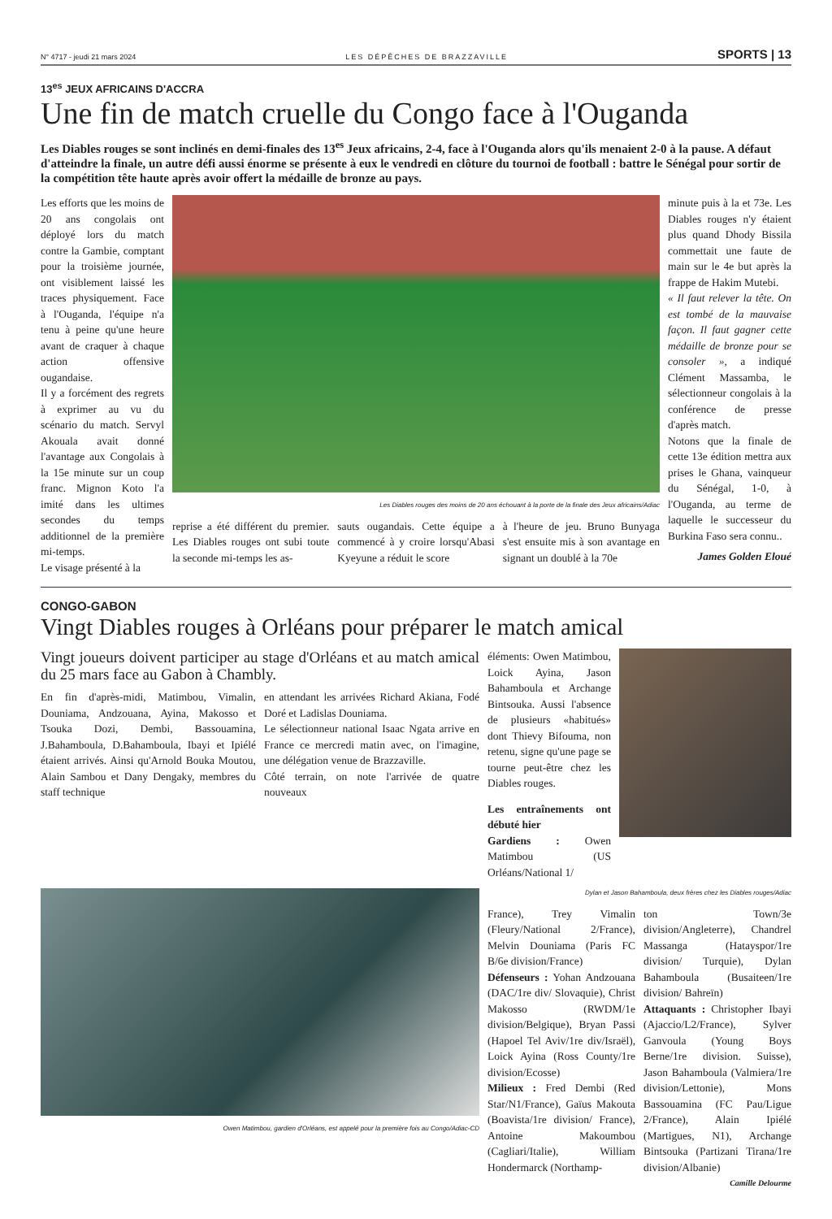N° 4717 - jeudi 21 mars 2024 LES DÉPÊCHES DE BRAZZAVILLE SPORTS | 13
13<sup>es</sup> JEUX AFRICAINS D'ACCRA
Une fin de match cruelle du Congo face à l'Ouganda
Les Diables rouges se sont inclinés en demi-finales des 13<sup>es</sup> Jeux africains, 2-4, face à l'Ouganda alors qu'ils menaient 2-0 à la pause. A défaut d'atteindre la finale, un autre défi aussi énorme se présente à eux le vendredi en clôture du tournoi de football : battre le Sénégal pour sortir de la compétition tête haute après avoir offert la médaille de bronze au pays.
Les efforts que les moins de 20 ans congolais ont déployé lors du match contre la Gambie, comptant pour la troisième journée, ont visiblement laissé les traces physiquement. Face à l'Ouganda, l'équipe n'a tenu à peine qu'une heure avant de craquer à chaque action offensive ougandaise.
Il y a forcément des regrets à exprimer au vu du scénario du match. Servyl Akouala avait donné l'avantage aux Congolais à la 15e minute sur un coup franc. Mignon Koto l'a imité dans les ultimes secondes du temps additionnel de la première mi-temps.
Le visage présenté à la
Les Diables rouges des moins de 20 ans échouant à la porte de la finale des Jeux africains/Adiac
reprise a été différent du premier. Les Diables rouges ont subi toute la seconde mi-temps les as-
sauts ougandais. Cette équipe a commencé à y croire lorsqu'Abasi Kyeyune a réduit le score
à l'heure de jeu. Bruno Bunyaga s'est ensuite mis à son avantage en signant un doublé à la 70e
minute puis à la et 73e. Les Diables rouges n'y étaient plus quand Dhody Bissila commettait une faute de main sur le 4e but après la frappe de Hakim Mutebi.
« Il faut relever la tête. On est tombé de la mauvaise façon. Il faut gagner cette médaille de bronze pour se consoler », a indiqué Clément Massamba, le sélectionneur congolais à la conférence de presse d'après match.
Notons que la finale de cette 13e édition mettra aux prises le Ghana, vainqueur du Sénégal, 1-0, à l'Ouganda, au terme de laquelle le successeur du Burkina Faso sera connu..
James Golden Eloué
CONGO-GABON
Vingt Diables rouges à Orléans pour préparer le match amical
Vingt joueurs doivent participer au stage d'Orléans et au match amical du 25 mars face au Gabon à Chambly.
En fin d'après-midi, Matimbou, Vimalin, Douniama, Andzouana, Ayina, Makosso et Tsouka Dozi, Dembi, Bassouamina, J.Bahamboula, D.Bahamboula, Ibayi et Ipiélé étaient arrivés. Ainsi qu'Arnold Bouka Moutou, Alain Sambou et Dany Dengaky, membres du staff technique
en attendant les arrivées Richard Akiana, Fodé Doré et Ladislas Douniama.
Le sélectionneur national Isaac Ngata arrive en France ce mercredi matin avec, on l'imagine, une délégation venue de Brazzaville.
Côté terrain, on note l'arrivée de quatre nouveaux
éléments: Owen Matimbou, Loick Ayina, Jason Bahamboula et Archange Bintsouka. Aussi l'absence de plusieurs «habitués» dont Thievy Bifouma, non retenu, signe qu'une page se tourne peut-être chez les Diables rouges.
Les entraînements ont débuté hier
Gardiens : Owen Matimbou (US Orléans/National 1/
Owen Matimbou, gardien d'Orléans, est appelé pour la première fois au Congo/Adiac-CD
Dylan et Jason Bahamboula, deux frères chez les Diables rouges/Adiac
France), Trey Vimalin (Fleury/National 2/France), Melvin Douniama (Paris FC B/6e division/France)
Défenseurs : Yohan Andzouana (DAC/1re div/ Slovaquie), Christ Makosso (RWDM/1e division/Belgique), Bryan Passi (Hapoel Tel Aviv/1re div/Israël), Loick Ayina (Ross County/1re division/Ecosse)
Milieux : Fred Dembi (Red Star/N1/France), Gaïus Makouta (Boavista/1re division/ France), Antoine Makoumbou (Cagliari/Italie), William Hondermarck (Northamp-
ton Town/3e division/Angleterre), Chandrel Massanga (Hatayspor/1re division/ Turquie), Dylan Bahamboula (Busaiteen/1re division/ Bahreïn)
Attaquants : Christopher Ibayi (Ajaccio/L2/France), Sylver Ganvoula (Young Boys Berne/1re division. Suisse), Jason Bahamboula (Valmiera/1re division/Lettonie), Mons Bassouamina (FC Pau/Ligue 2/France), Alain Ipiélé (Martigues, N1), Archange Bintsouka (Partizani Tirana/1re division/Albanie)
Camille Delourme